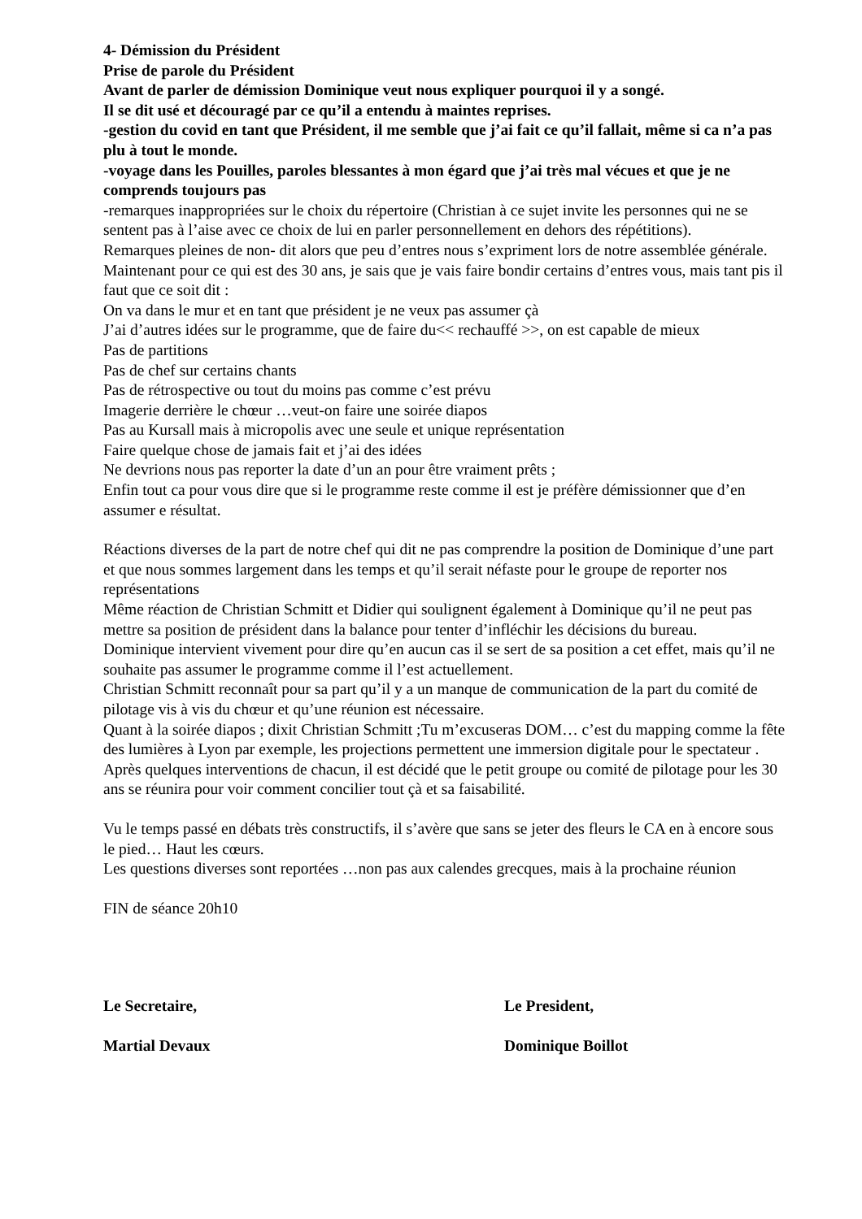4- Démission du Président
Prise de parole du Président
Avant de parler de démission Dominique veut nous expliquer pourquoi il y a songé.
Il se dit usé et découragé par ce qu’il a entendu à maintes reprises.
-gestion du covid en tant que Président, il me semble que j’ai fait ce qu’il fallait, même si ca n’a pas plu à tout le monde.
-voyage dans les Pouilles, paroles blessantes à mon égard que j’ai très mal vécues et que je ne comprends toujours pas
-remarques inappropriées sur le choix du répertoire (Christian à ce sujet invite les personnes qui ne se sentent pas à l’aise avec ce choix de lui en parler personnellement en dehors des répétitions).
Remarques pleines de non- dit alors que peu d’entres nous s’expriment lors de notre assemblée générale.
Maintenant pour ce qui est des 30 ans, je sais que je vais faire bondir certains d’entres vous, mais tant pis il faut que ce soit dit :
On va dans le mur et en tant que président je ne veux pas assumer çà
J’ai d’autres idées sur le programme, que de faire du<< rechauffé >>, on est capable de mieux
Pas de partitions
Pas de chef sur certains chants
Pas de rétrospective ou tout du moins pas comme c’est prévu
Imagerie derrière le chœur …veut-on faire une soirée diapos
Pas au Kursall mais à micropolis avec une seule et unique représentation
Faire quelque chose de jamais fait et j’ai des idées
Ne devrions nous pas reporter la date d’un an pour être vraiment prêts ;
Enfin tout ca pour vous dire que si le programme reste comme il est je préfère démissionner que d’en assumer e résultat.
Réactions diverses de la part de notre chef qui dit ne pas comprendre la position de Dominique d’une part et que nous sommes largement dans les temps et qu’il serait néfaste pour le groupe de reporter nos représentations
Même réaction de Christian Schmitt et Didier qui soulignent également à Dominique qu’il ne peut pas mettre sa position de président dans la balance pour tenter d’infléchir les décisions du bureau.
Dominique intervient vivement pour dire qu’en aucun cas il se sert de sa position a cet effet, mais qu’il ne souhaite pas assumer le programme comme il l’est actuellement.
Christian Schmitt reconnaît pour sa part qu’il y a un manque de communication de la part du comité de pilotage vis à vis du chœur et qu’une réunion est nécessaire.
Quant à la soirée diapos ; dixit Christian Schmitt ;Tu m’excuseras DOM… c’est du mapping comme la fête des lumières à Lyon par exemple, les projections permettent une immersion digitale pour le spectateur .
Après quelques interventions de chacun, il est décidé que le petit groupe ou comité de pilotage pour les 30 ans se réunira pour voir comment concilier tout çà et sa faisabilité.
Vu le temps passé en débats très constructifs, il s’avère que sans se jeter des fleurs le CA en à encore sous le pied… Haut les cœurs.
Les questions diverses sont reportées …non pas aux calendes grecques, mais à la prochaine réunion
FIN de séance 20h10
Le Secretaire, Le President,
Martial Devaux Dominique Boillot